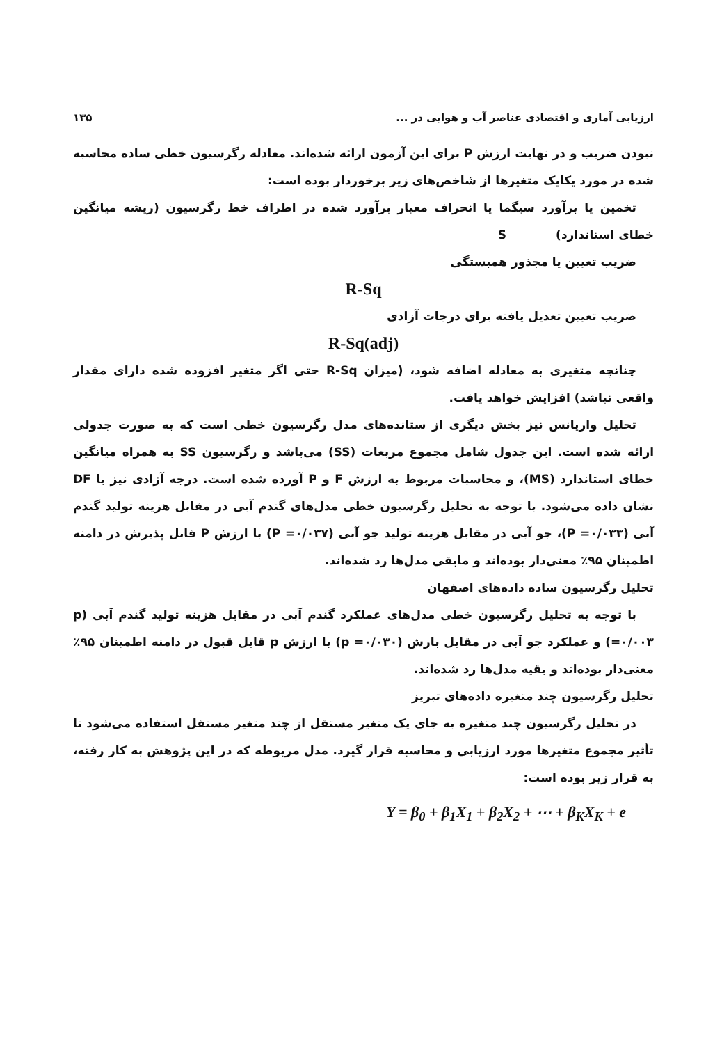ارزیابی آماری و اقتصادی عناصر آب و هوایی در ... ۱۳۵
نبودن ضریب و در نهایت ارزش P برای این آزمون ارائه شده‌اند. معادله رگرسیون خطی ساده محاسبه شده در مورد یکایک متغیرها از شاخص‌های زیر برخوردار بوده است:
تخمین یا برآورد سیگما یا انحراف معیار برآورد شده در اطراف خط رگرسیون (ریشه میانگین خطای استاندارد) S
ضریب تعیین یا مجذور همبستگی
R-Sq
ضریب تعیین تعدیل یافته برای درجات آزادی
R-Sq(adj)
چنانچه متغیری به معادله اضافه شود، (میزان R-Sq حتی اگر متغیر افزوده شده دارای مقدار واقعی نباشد) افزایش خواهد یافت.
تحلیل واریانس نیز بخش دیگری از ستانده‌های مدل رگرسیون خطی است که به صورت جدولی ارائه شده است. این جدول شامل مجموع مربعات (SS) می‌باشد و رگرسیون SS به همراه میانگین خطای استاندارد (MS)، و محاسبات مربوط به ارزش F و P آورده شده است. درجه آزادی نیز با DF نشان داده می‌شود. با توجه به تحلیل رگرسیون خطی مدل‌های گندم آبی در مقابل هزینه تولید گندم آبی (P =۰/۰۳۳)، جو آبی در مقابل هزینه تولید جو آبی (P =۰/۰۳۷) با ارزش P قابل پذیرش در دامنه اطمینان ۹۵٪ معنی‌دار بوده‌اند و مابقی مدل‌ها رد شده‌اند.
تحلیل رگرسیون ساده داده‌های اصفهان
با توجه به تحلیل رگرسیون خطی مدل‌های عملکرد گندم آبی در مقابل هزینه تولید گندم آبی (p =۰/۰۰۳) و عملکرد جو آبی در مقابل بارش (p =۰/۰۳۰) با ارزش p قابل قبول در دامنه اطمینان ۹۵٪ معنی‌دار بوده‌اند و بقیه مدل‌ها رد شده‌اند.
تحلیل رگرسیون چند متغیره داده‌های تبریز
در تحلیل رگرسیون چند متغیره به جای یک متغیر مستقل از چند متغیر مستقل استفاده می‌شود تا تأثیر مجموع متغیرها مورد ارزیابی و محاسبه قرار گیرد. مدل مربوطه که در این پژوهش به کار رفته، به قرار زیر بوده است:
Y = β<sub>0</sub> + β<sub>1</sub>X<sub>1</sub> + β<sub>2</sub>X<sub>2</sub> + ⋯ + β<sub>K</sub>X<sub>K</sub> + e